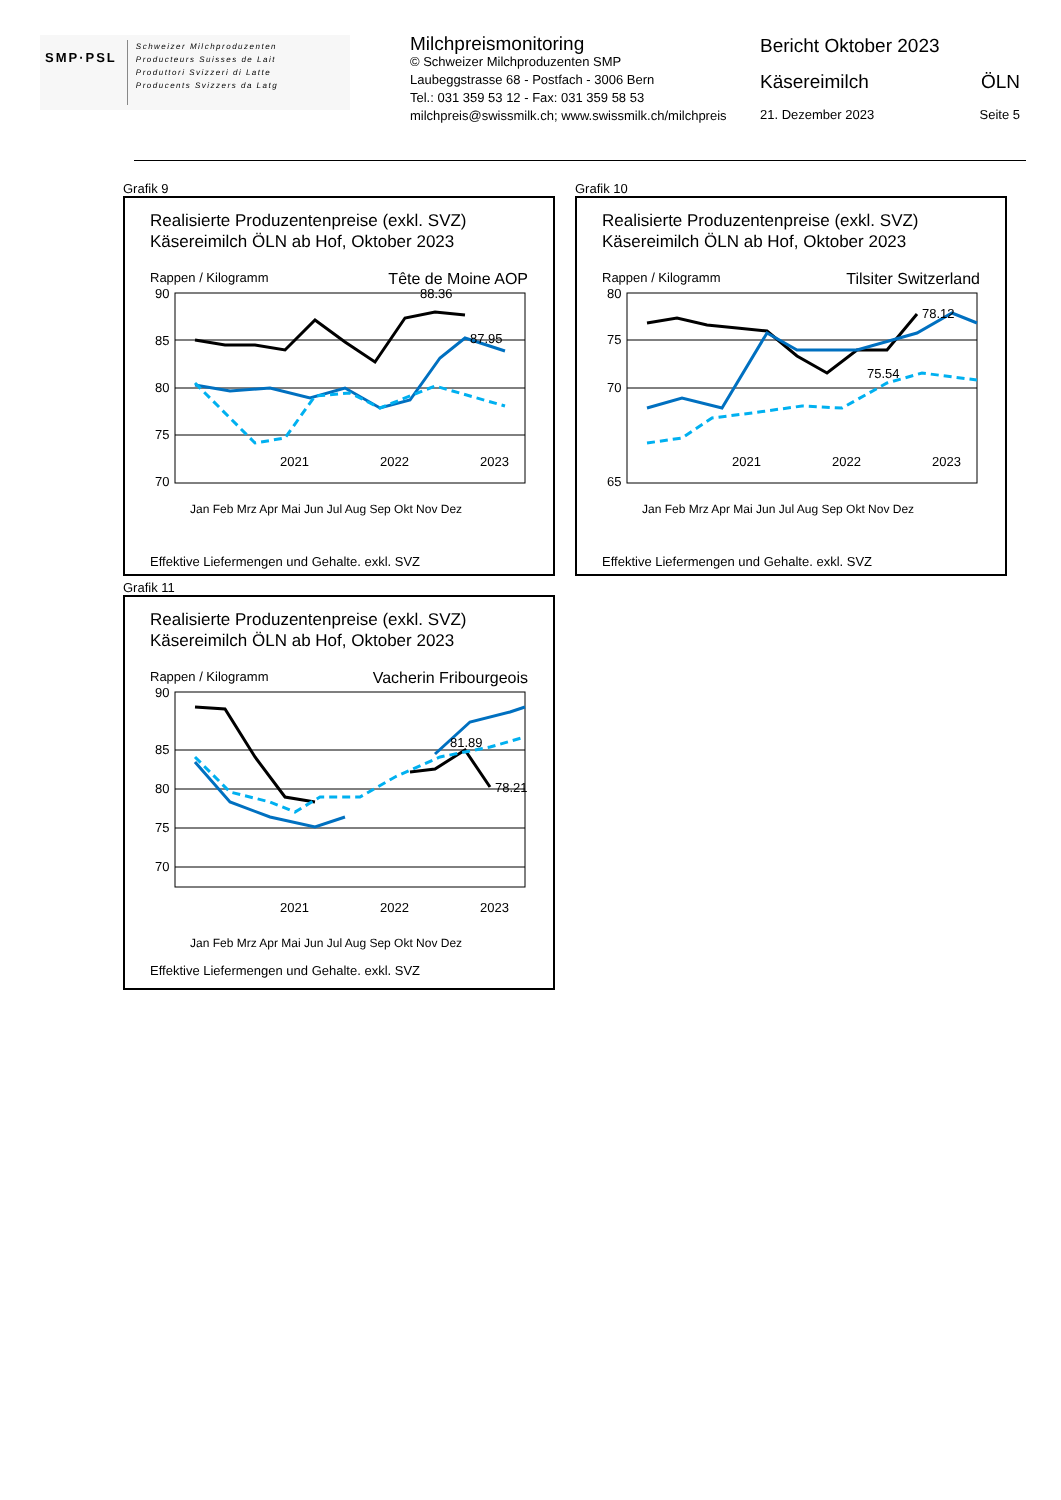SMP·PSL
Schweizer Milchproduzenten
Producteurs Suisses de Lait
Produttori Svizzeri di Latte
Producents Svizzers da Latg
Milchpreismonitoring
© Schweizer Milchproduzenten SMP
Laubeggstrasse 68 - Postfach - 3006 Bern
Tel.: 031 359 53 12 - Fax: 031 359 58 53
milchpreis@swissmilk.ch; www.swissmilk.ch/milchpreis
Bericht Oktober 2023
Käsereimilch ÖLN
21. Dezember 2023 Seite 5
Grafik 9
Realisierte Produzentenpreise (exkl. SVZ)
Käsereimilch ÖLN ab Hof, Oktober 2023
Rappen / Kilogramm Tête de Moine AOP
90
85
80
75
70
88.36
87.95
2021
2022
2023
Jan Feb Mrz Apr Mai Jun Jul Aug Sep Okt Nov Dez
Effektive Liefermengen und Gehalte. exkl. SVZ
Grafik 10
Realisierte Produzentenpreise (exkl. SVZ)
Käsereimilch ÖLN ab Hof, Oktober 2023
Rappen / Kilogramm Tilsiter Switzerland
80
75
70
65
78.12
75.54
2021
2022
2023
Jan Feb Mrz Apr Mai Jun Jul Aug Sep Okt Nov Dez
Effektive Liefermengen und Gehalte. exkl. SVZ
Grafik 11
Realisierte Produzentenpreise (exkl. SVZ)
Käsereimilch ÖLN ab Hof, Oktober 2023
Rappen / Kilogramm Vacherin Fribourgeois
90
85
80
75
70
81.89
78.21
2021
2022
2023
Jan Feb Mrz Apr Mai Jun Jul Aug Sep Okt Nov Dez
Effektive Liefermengen und Gehalte. exkl. SVZ